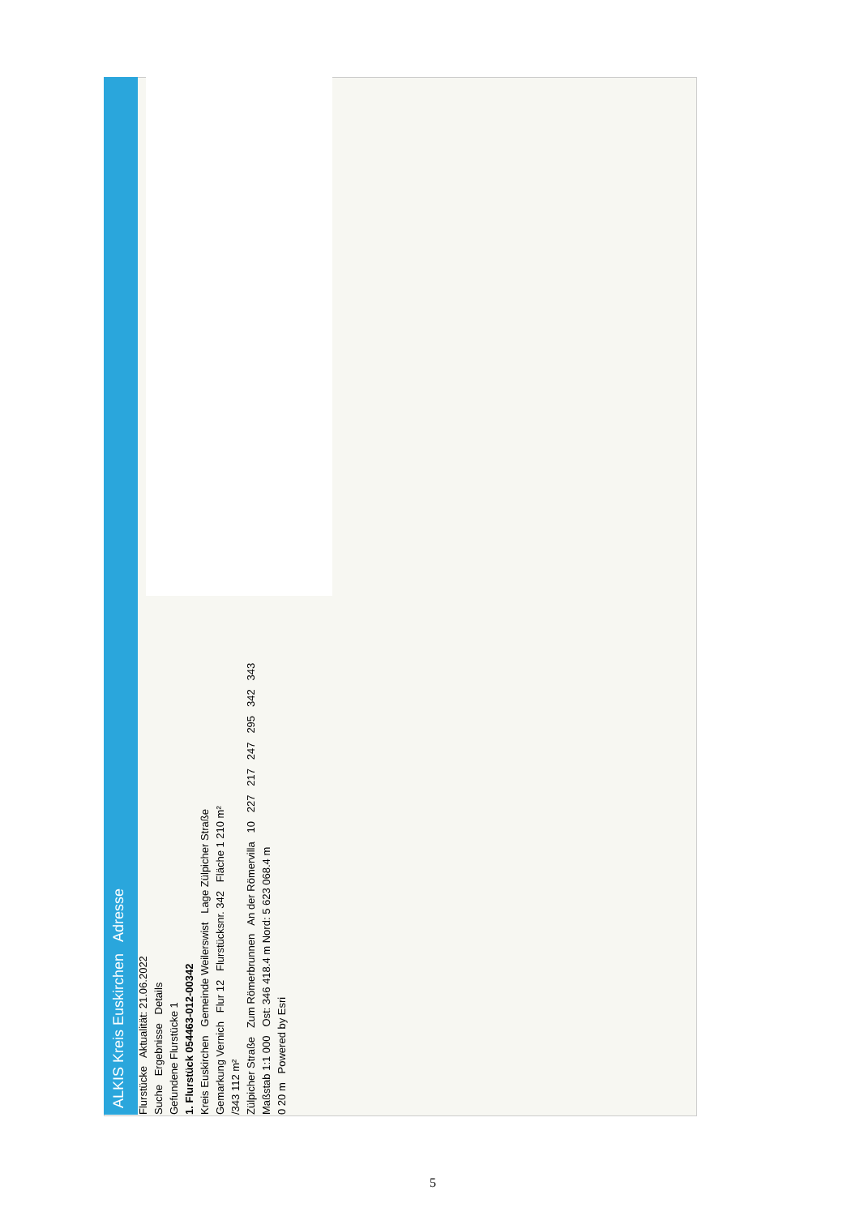ALKIS Kreis Euskirchen Adresse
Flurstücke Aktualität: 21.06.2022
Suche Ergebnisse Details
Gefundene Flurstücke 1
1. Flurstück 054463-012-00342
Kreis Euskirchen Gemeinde Weilerswist Lage Zülpicher Straße
Gemarkung Vernich Flur 12 Flurstücksnr. 342 Fläche 1 210 m²
/343 112 m²
Zülpicher Straße Zum Römerbrunnen An der Römervilla 10 227 217 247 295 342 343
Maßstab 1:1 000 Ost: 346 418.4 m Nord: 5 623 068.4 m
0 20 m Powered by Esri
5